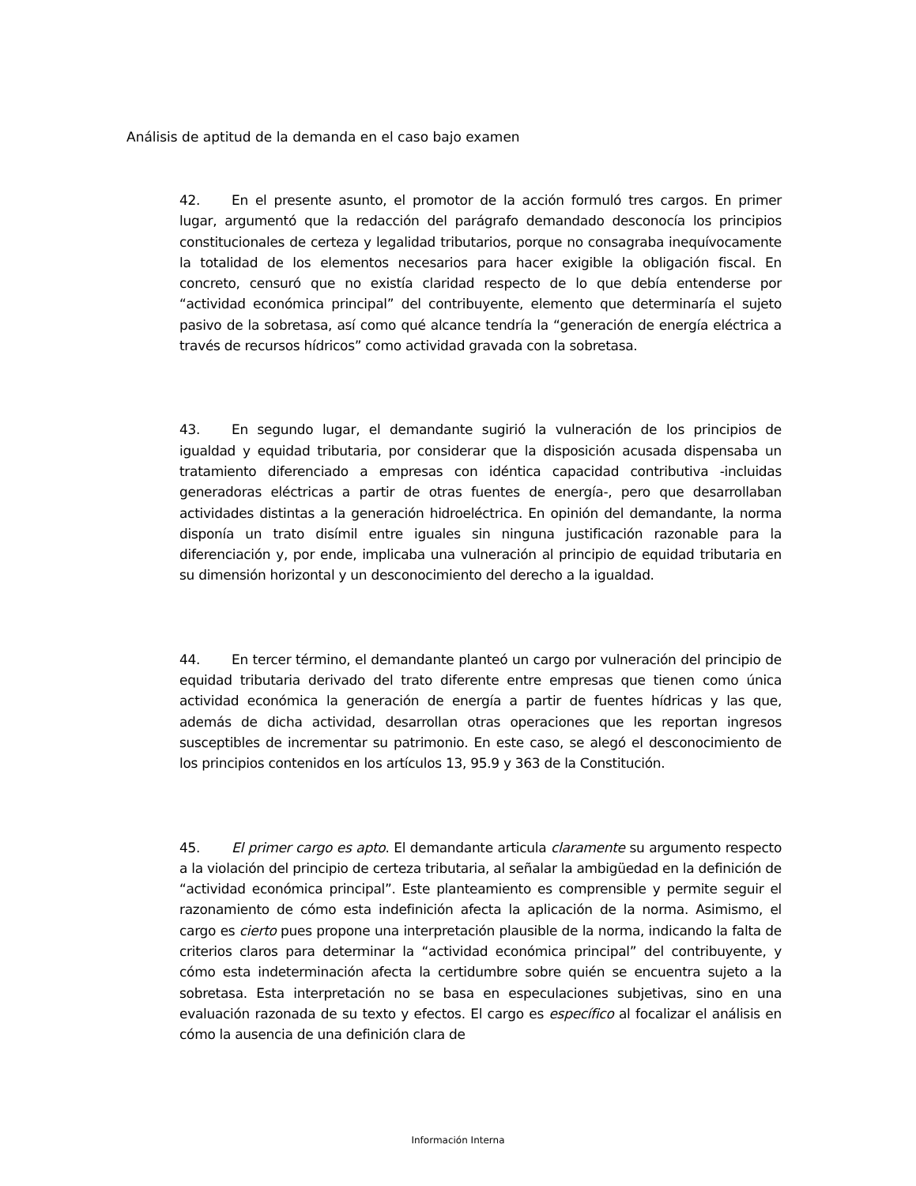Análisis de aptitud de la demanda en el caso bajo examen
42. En el presente asunto, el promotor de la acción formuló tres cargos. En primer lugar, argumentó que la redacción del parágrafo demandado desconocía los principios constitucionales de certeza y legalidad tributarios, porque no consagraba inequívocamente la totalidad de los elementos necesarios para hacer exigible la obligación fiscal. En concreto, censuró que no existía claridad respecto de lo que debía entenderse por “actividad económica principal” del contribuyente, elemento que determinaría el sujeto pasivo de la sobretasa, así como qué alcance tendría la “generación de energía eléctrica a través de recursos hídricos” como actividad gravada con la sobretasa.
43. En segundo lugar, el demandante sugirió la vulneración de los principios de igualdad y equidad tributaria, por considerar que la disposición acusada dispensaba un tratamiento diferenciado a empresas con idéntica capacidad contributiva -incluidas generadoras eléctricas a partir de otras fuentes de energía-, pero que desarrollaban actividades distintas a la generación hidroeléctrica. En opinión del demandante, la norma disponía un trato disímil entre iguales sin ninguna justificación razonable para la diferenciación y, por ende, implicaba una vulneración al principio de equidad tributaria en su dimensión horizontal y un desconocimiento del derecho a la igualdad.
44. En tercer término, el demandante planteó un cargo por vulneración del principio de equidad tributaria derivado del trato diferente entre empresas que tienen como única actividad económica la generación de energía a partir de fuentes hídricas y las que, además de dicha actividad, desarrollan otras operaciones que les reportan ingresos susceptibles de incrementar su patrimonio. En este caso, se alegó el desconocimiento de los principios contenidos en los artículos 13, 95.9 y 363 de la Constitución.
45. El primer cargo es apto. El demandante articula claramente su argumento respecto a la violación del principio de certeza tributaria, al señalar la ambigüedad en la definición de “actividad económica principal”. Este planteamiento es comprensible y permite seguir el razonamiento de cómo esta indefinición afecta la aplicación de la norma. Asimismo, el cargo es cierto pues propone una interpretación plausible de la norma, indicando la falta de criterios claros para determinar la “actividad económica principal” del contribuyente, y cómo esta indeterminación afecta la certidumbre sobre quién se encuentra sujeto a la sobretasa. Esta interpretación no se basa en especulaciones subjetivas, sino en una evaluación razonada de su texto y efectos. El cargo es específico al focalizar el análisis en cómo la ausencia de una definición clara de
Información Interna